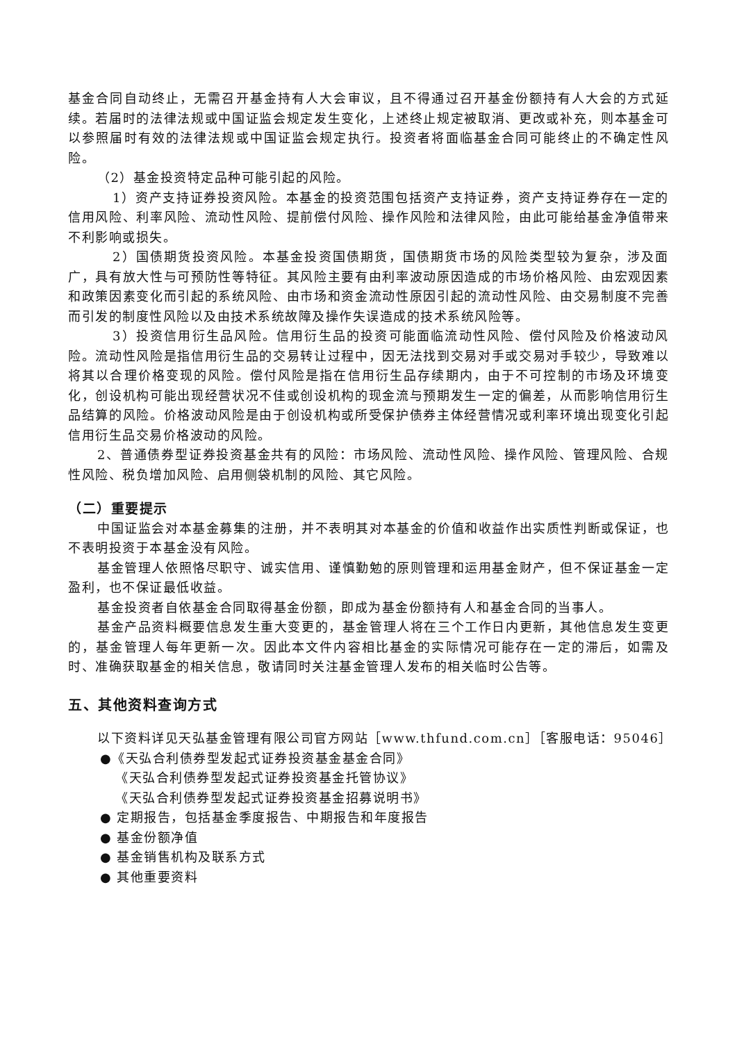基金合同自动终止，无需召开基金持有人大会审议，且不得通过召开基金份额持有人大会的方式延续。若届时的法律法规或中国证监会规定发生变化，上述终止规定被取消、更改或补充，则本基金可以参照届时有效的法律法规或中国证监会规定执行。投资者将面临基金合同可能终止的不确定性风险。
（2）基金投资特定品种可能引起的风险。
1）资产支持证券投资风险。本基金的投资范围包括资产支持证券，资产支持证券存在一定的信用风险、利率风险、流动性风险、提前偿付风险、操作风险和法律风险，由此可能给基金净值带来不利影响或损失。
2）国债期货投资风险。本基金投资国债期货，国债期货市场的风险类型较为复杂，涉及面广，具有放大性与可预防性等特征。其风险主要有由利率波动原因造成的市场价格风险、由宏观因素和政策因素变化而引起的系统风险、由市场和资金流动性原因引起的流动性风险、由交易制度不完善而引发的制度性风险以及由技术系统故障及操作失误造成的技术系统风险等。
3）投资信用衍生品风险。信用衍生品的投资可能面临流动性风险、偿付风险及价格波动风险。流动性风险是指信用衍生品的交易转让过程中，因无法找到交易对手或交易对手较少，导致难以将其以合理价格变现的风险。偿付风险是指在信用衍生品存续期内，由于不可控制的市场及环境变化，创设机构可能出现经营状况不佳或创设机构的现金流与预期发生一定的偏差，从而影响信用衍生品结算的风险。价格波动风险是由于创设机构或所受保护债券主体经营情况或利率环境出现变化引起信用衍生品交易价格波动的风险。
2、普通债券型证券投资基金共有的风险：市场风险、流动性风险、操作风险、管理风险、合规性风险、税负增加风险、启用侧袋机制的风险、其它风险。
（二）重要提示
中国证监会对本基金募集的注册，并不表明其对本基金的价值和收益作出实质性判断或保证，也不表明投资于本基金没有风险。
基金管理人依照恪尽职守、诚实信用、谨慎勤勉的原则管理和运用基金财产，但不保证基金一定盈利，也不保证最低收益。
基金投资者自依基金合同取得基金份额，即成为基金份额持有人和基金合同的当事人。
基金产品资料概要信息发生重大变更的，基金管理人将在三个工作日内更新，其他信息发生变更的，基金管理人每年更新一次。因此本文件内容相比基金的实际情况可能存在一定的滞后，如需及时、准确获取基金的相关信息，敬请同时关注基金管理人发布的相关临时公告等。
五、其他资料查询方式
以下资料详见天弘基金管理有限公司官方网站［www.thfund.com.cn］［客服电话：95046］
●《天弘合利债券型发起式证券投资基金基金合同》
《天弘合利债券型发起式证券投资基金托管协议》
《天弘合利债券型发起式证券投资基金招募说明书》
● 定期报告，包括基金季度报告、中期报告和年度报告
● 基金份额净值
● 基金销售机构及联系方式
● 其他重要资料